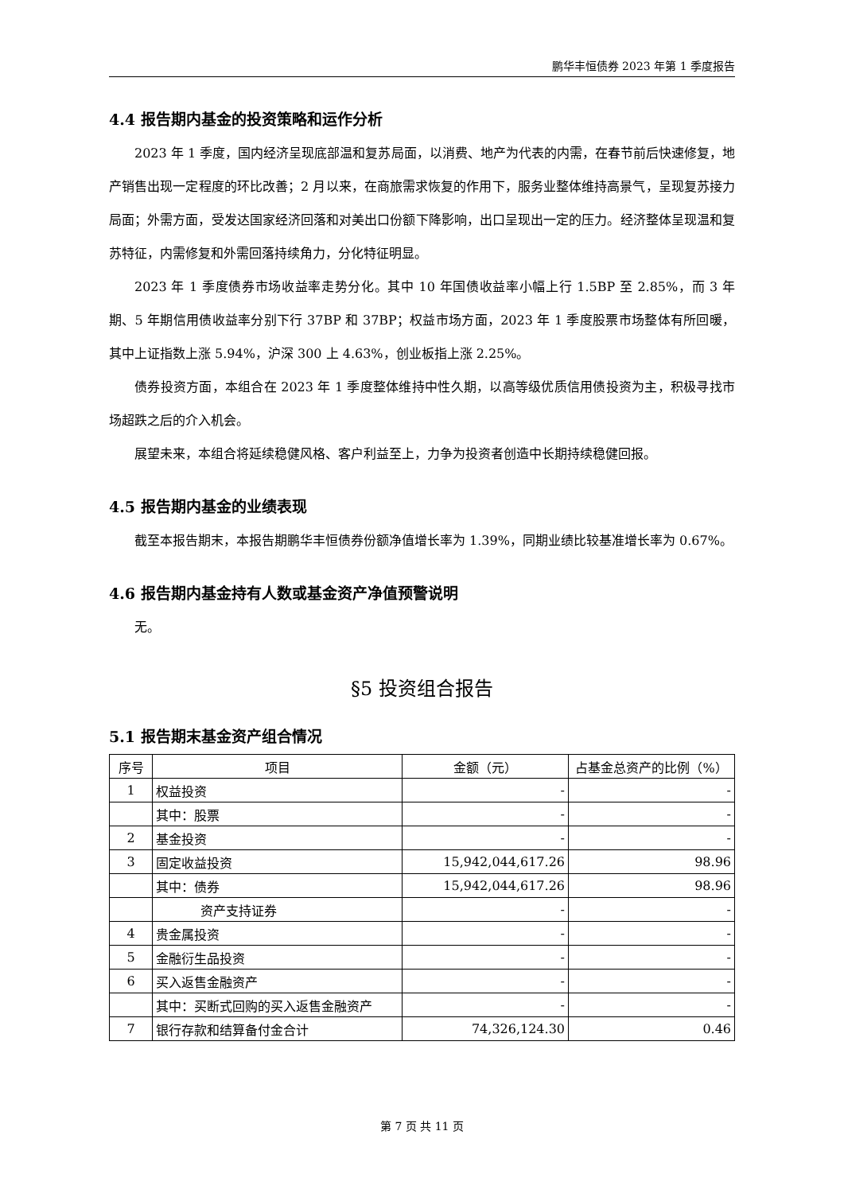鹏华丰恒债券 2023 年第 1 季度报告
4.4 报告期内基金的投资策略和运作分析
2023 年 1 季度，国内经济呈现底部温和复苏局面，以消费、地产为代表的内需，在春节前后快速修复，地产销售出现一定程度的环比改善；2 月以来，在商旅需求恢复的作用下，服务业整体维持高景气，呈现复苏接力局面；外需方面，受发达国家经济回落和对美出口份额下降影响，出口呈现出一定的压力。经济整体呈现温和复苏特征，内需修复和外需回落持续角力，分化特征明显。
2023 年 1 季度债券市场收益率走势分化。其中 10 年国债收益率小幅上行 1.5BP 至 2.85%，而 3 年期、5 年期信用债收益率分别下行 37BP 和 37BP；权益市场方面，2023 年 1 季度股票市场整体有所回暖，其中上证指数上涨 5.94%，沪深 300 上 4.63%，创业板指上涨 2.25%。
债券投资方面，本组合在 2023 年 1 季度整体维持中性久期，以高等级优质信用债投资为主，积极寻找市场超跌之后的介入机会。
展望未来，本组合将延续稳健风格、客户利益至上，力争为投资者创造中长期持续稳健回报。
4.5 报告期内基金的业绩表现
截至本报告期末，本报告期鹏华丰恒债券份额净值增长率为 1.39%，同期业绩比较基准增长率为 0.67%。
4.6 报告期内基金持有人数或基金资产净值预警说明
无。
§5 投资组合报告
5.1 报告期末基金资产组合情况
| 序号 | 项目 | 金额（元） | 占基金总资产的比例（%） |
| --- | --- | --- | --- |
| 1 | 权益投资 | - | - |
| | 其中：股票 | - | - |
| 2 | 基金投资 | - | - |
| 3 | 固定收益投资 | 15,942,044,617.26 | 98.96 |
| | 其中：债券 | 15,942,044,617.26 | 98.96 |
| | 资产支持证券 | - | - |
| 4 | 贵金属投资 | - | - |
| 5 | 金融衍生品投资 | - | - |
| 6 | 买入返售金融资产 | - | - |
| | 其中：买断式回购的买入返售金融资产 | - | - |
| 7 | 银行存款和结算备付金合计 | 74,326,124.30 | 0.46 |
第 7 页 共 11 页